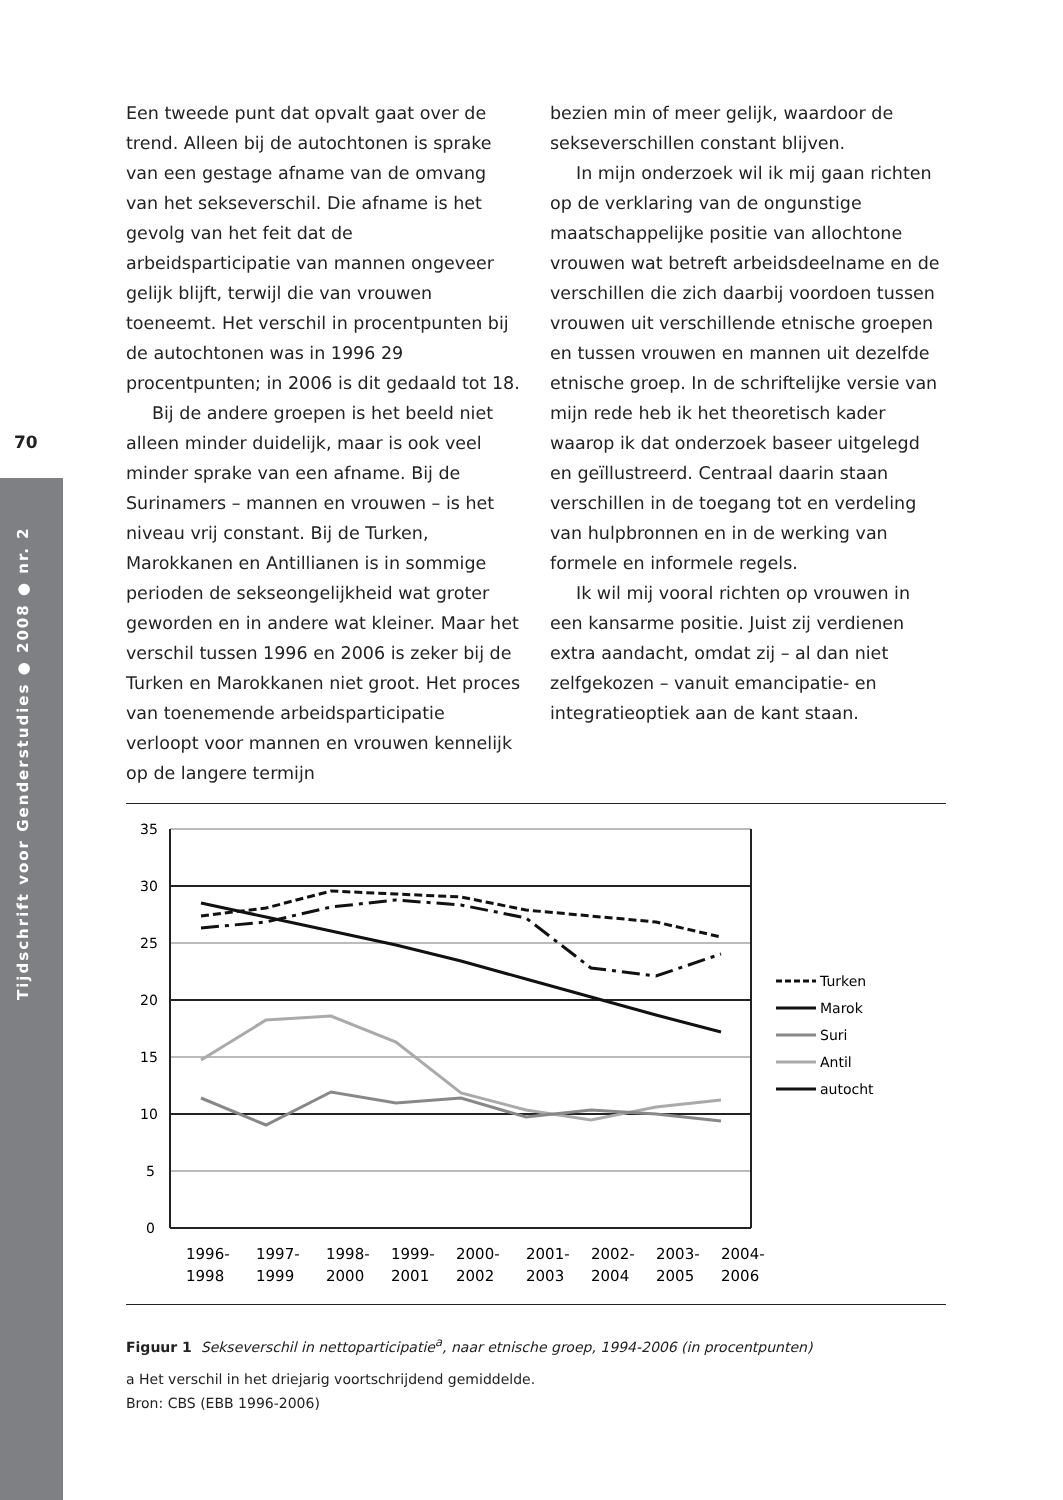Tijdschrift voor Genderstudies ● 2008 ● nr. 2
70
Een tweede punt dat opvalt gaat over de trend. Alleen bij de autochtonen is sprake van een gestage afname van de omvang van het sekseverschil. Die afname is het gevolg van het feit dat de arbeidsparticipatie van mannen ongeveer gelijk blijft, terwijl die van vrouwen toeneemt. Het verschil in procentpunten bij de autochtonen was in 1996 29 procentpunten; in 2006 is dit gedaald tot 18.
Bij de andere groepen is het beeld niet alleen minder duidelijk, maar is ook veel minder sprake van een afname. Bij de Surinamers – mannen en vrouwen – is het niveau vrij constant. Bij de Turken, Marokkanen en Antillianen is in sommige perioden de sekseongelijkheid wat groter geworden en in andere wat kleiner. Maar het verschil tussen 1996 en 2006 is zeker bij de Turken en Marokkanen niet groot. Het proces van toenemende arbeidsparticipatie verloopt voor mannen en vrouwen kennelijk op de langere termijn
bezien min of meer gelijk, waardoor de sekseverschillen constant blijven.
In mijn onderzoek wil ik mij gaan richten op de verklaring van de ongunstige maatschappelijke positie van allochtone vrouwen wat betreft arbeidsdeelname en de verschillen die zich daarbij voordoen tussen vrouwen uit verschillende etnische groepen en tussen vrouwen en mannen uit dezelfde etnische groep. In de schriftelijke versie van mijn rede heb ik het theoretisch kader waarop ik dat onderzoek baseer uitgelegd en geïllustreerd. Centraal daarin staan verschillen in de toegang tot en verdeling van hulpbronnen en in de werking van formele en informele regels.
Ik wil mij vooral richten op vrouwen in een kansarme positie. Juist zij verdienen extra aandacht, omdat zij – al dan niet zelfgekozen – vanuit emancipatie- en integratieoptiek aan de kant staan.
35
30
25
20
15
10
5
0
1996-
1998
1997-
1999
1998-
2000
1999-
2001
2000-
2002
2001-
2003
2002-
2004
2003-
2005
2004-
2006
Turken
Marok
Suri
Antil
autocht
Figuur 1 Sekseverschil in nettoparticipatie<sup>a</sup>, naar etnische groep, 1994-2006 (in procentpunten)
a Het verschil in het driejarig voortschrijdend gemiddelde.
Bron: CBS (EBB 1996-2006)